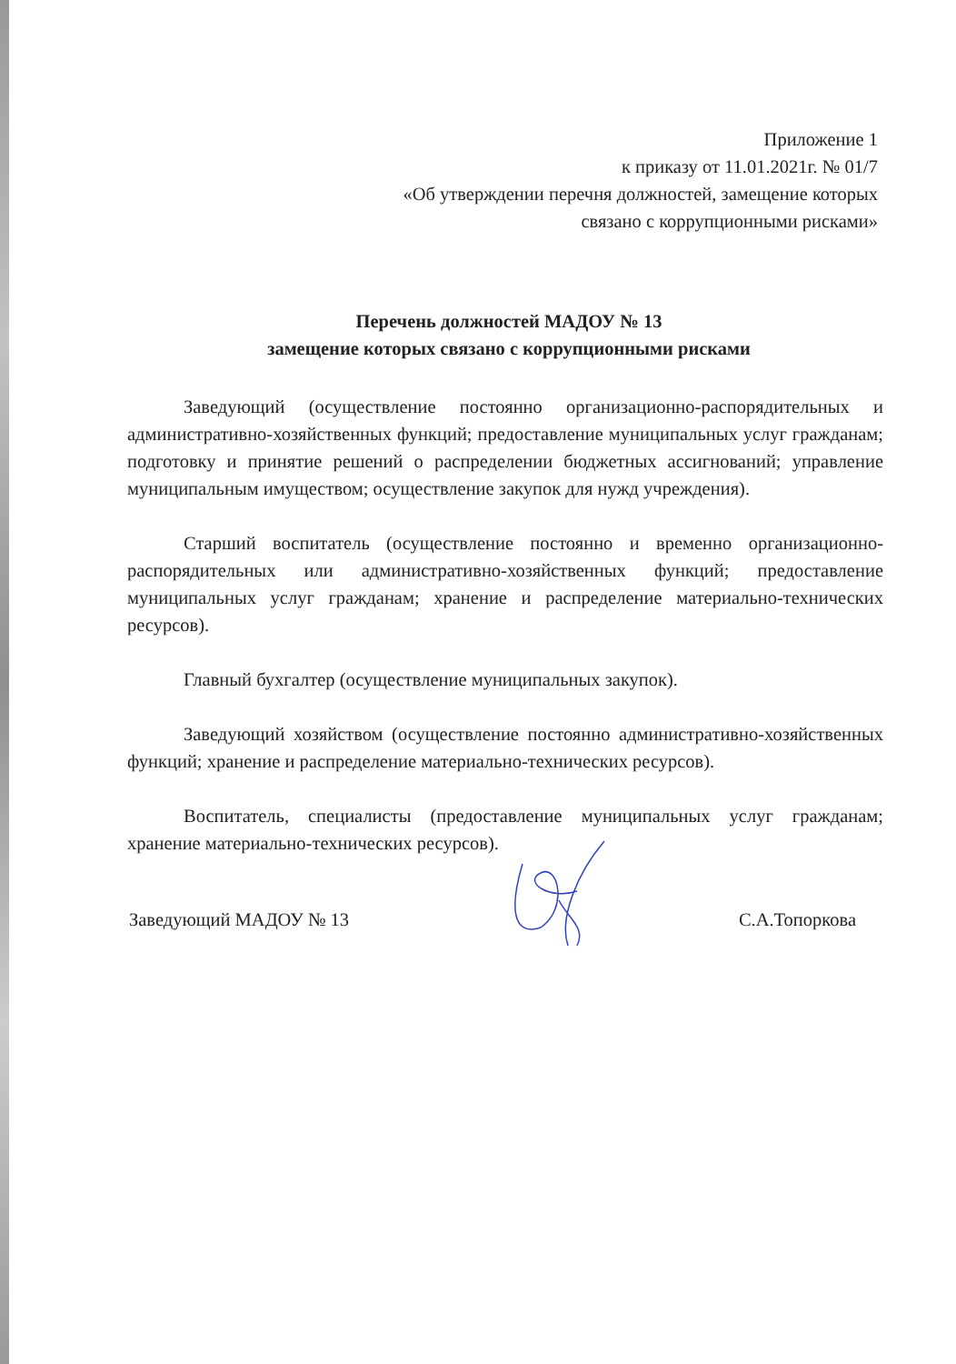Приложение 1
к приказу от 11.01.2021г. № 01/7
«Об утверждении перечня должностей, замещение которых
связано с коррупционными рисками»
Перечень должностей МАДОУ № 13
замещение которых связано с коррупционными рисками
Заведующий (осуществление постоянно организационно-распорядительных и административно-хозяйственных функций; предоставление муниципальных услуг гражданам; подготовку и принятие решений о распределении бюджетных ассигнований; управление муниципальным имуществом; осуществление закупок для нужд учреждения).
Старший воспитатель (осуществление постоянно и временно организационно-распорядительных или административно-хозяйственных функций; предоставление муниципальных услуг гражданам; хранение и распределение материально-технических ресурсов).
Главный бухгалтер (осуществление муниципальных закупок).
Заведующий хозяйством (осуществление постоянно административно-хозяйственных функций; хранение и распределение материально-технических ресурсов).
Воспитатель, специалисты (предоставление муниципальных услуг гражданам; хранение материально-технических ресурсов).
Заведующий МАДОУ № 13 С.А.Топоркова